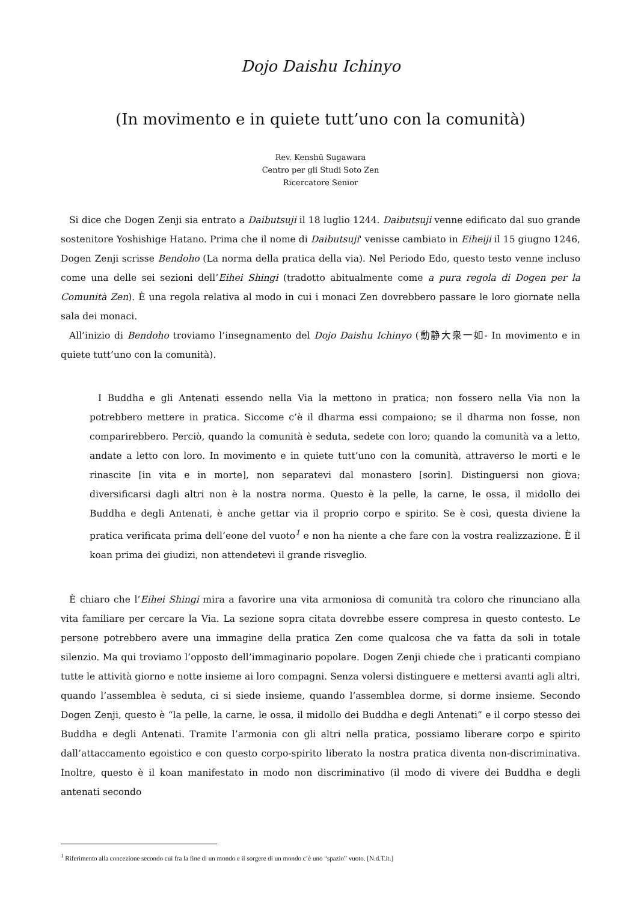Dojo Daishu Ichinyo
(In movimento e in quiete tutt’uno con la comunità)
Rev. Kenshū Sugawara
Centro per gli Studi Soto Zen
Ricercatore Senior
Si dice che Dogen Zenji sia entrato a Daibutsuji il 18 luglio 1244. Daibutsuji venne edificato dal suo grande sostenitore Yoshishige Hatano. Prima che il nome di Daibutsuji' venisse cambiato in Eiheiji il 15 giugno 1246, Dogen Zenji scrisse Bendoho (La norma della pratica della via). Nel Periodo Edo, questo testo venne incluso come una delle sei sezioni dell’Eihei Shingi (tradotto abitualmente come a pura regola di Dogen per la Comunità Zen). È una regola relativa al modo in cui i monaci Zen dovrebbero passare le loro giornate nella sala dei monaci.
All’inizio di Bendoho troviamo l’insegnamento del Dojo Daishu Ichinyo (動静大衆一如- In movimento e in quiete tutt’uno con la comunità).
I Buddha e gli Antenati essendo nella Via la mettono in pratica; non fossero nella Via non la potrebbero mettere in pratica. Siccome c’è il dharma essi compaiono; se il dharma non fosse, non comparirebbero. Perciò, quando la comunità è seduta, sedete con loro; quando la comunità va a letto, andate a letto con loro. In movimento e in quiete tutt’uno con la comunità, attraverso le morti e le rinascite [in vita e in morte], non separatevi dal monastero [sorin]. Distinguersi non giova; diversificarsi dagli altri non è la nostra norma. Questo è la pelle, la carne, le ossa, il midollo dei Buddha e degli Antenati, è anche gettar via il proprio corpo e spirito. Se è così, questa diviene la pratica verificata prima dell’eone del vuoto<sup>1</sup> e non ha niente a che fare con la vostra realizzazione. È il koan prima dei giudizi, non attendetevi il grande risveglio.
È chiaro che l’Eihei Shingi mira a favorire una vita armoniosa di comunità tra coloro che rinunciano alla vita familiare per cercare la Via. La sezione sopra citata dovrebbe essere compresa in questo contesto. Le persone potrebbero avere una immagine della pratica Zen come qualcosa che va fatta da soli in totale silenzio. Ma qui troviamo l’opposto dell’immaginario popolare. Dogen Zenji chiede che i praticanti compiano tutte le attività giorno e notte insieme ai loro compagni. Senza volersi distinguere e mettersi avanti agli altri, quando l’assemblea è seduta, ci si siede insieme, quando l’assemblea dorme, si dorme insieme. Secondo Dogen Zenji, questo è “la pelle, la carne, le ossa, il midollo dei Buddha e degli Antenati” e il corpo stesso dei Buddha e degli Antenati. Tramite l’armonia con gli altri nella pratica, possiamo liberare corpo e spirito dall’attaccamento egoistico e con questo corpo-spirito liberato la nostra pratica diventa non-discriminativa. Inoltre, questo è il koan manifestato in modo non discriminativo (il modo di vivere dei Buddha e degli antenati secondo
<sup>1</sup> Riferimento alla concezione secondo cui fra la fine di un mondo e il sorgere di un mondo c’è uno “spazio” vuoto. [N.d.T.it.]